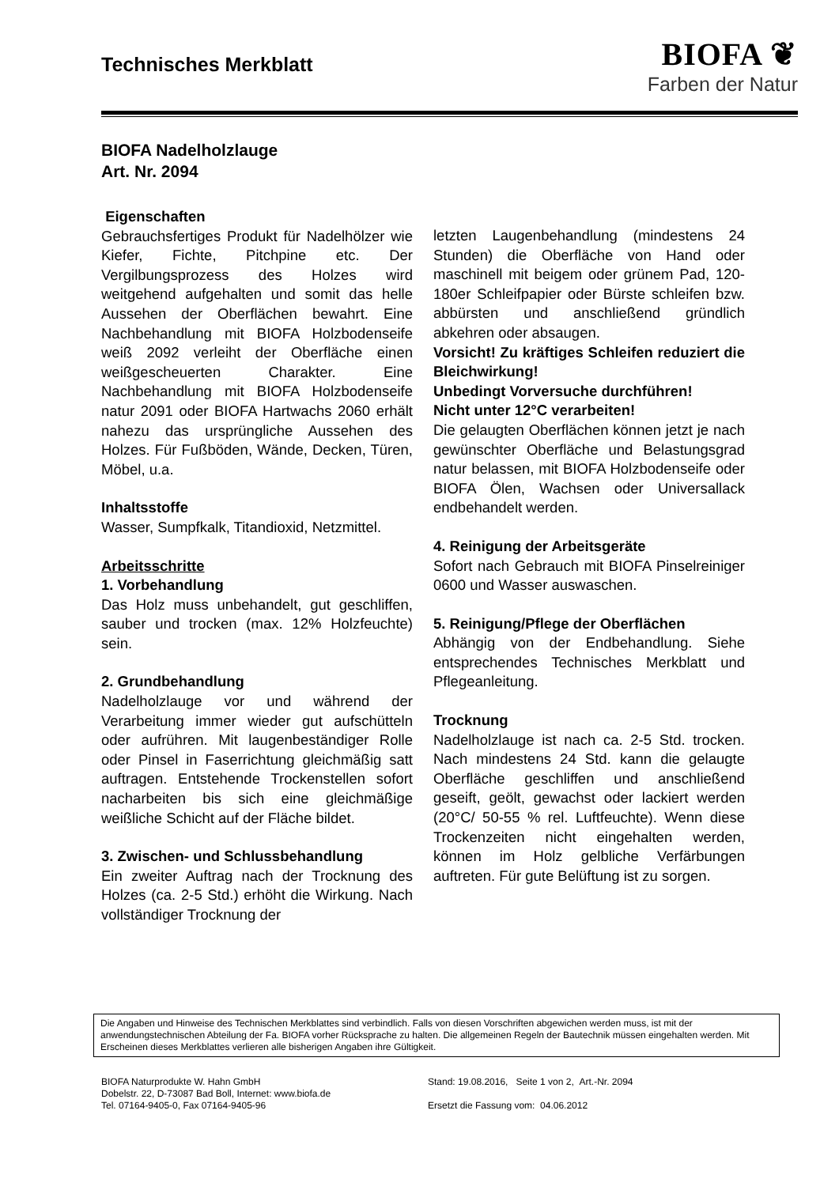Technisches Merkblatt
BIOFA ❦
Farben der Natur
BIOFA Nadelholzlauge
Art. Nr. 2094
Eigenschaften
Gebrauchsfertiges Produkt für Nadelhölzer wie Kiefer, Fichte, Pitchpine etc. Der Vergilbungsprozess des Holzes wird weitgehend aufgehalten und somit das helle Aussehen der Oberflächen bewahrt. Eine Nachbehandlung mit BIOFA Holzbodenseife weiß 2092 verleiht der Oberfläche einen weißgescheuerten Charakter. Eine Nachbehandlung mit BIOFA Holzbodenseife natur 2091 oder BIOFA Hartwachs 2060 erhält nahezu das ursprüngliche Aussehen des Holzes. Für Fußböden, Wände, Decken, Türen, Möbel, u.a.
Inhaltsstoffe
Wasser, Sumpfkalk, Titandioxid, Netzmittel.
Arbeitsschritte
1. Vorbehandlung
Das Holz muss unbehandelt, gut geschliffen, sauber und trocken (max. 12% Holzfeuchte) sein.
2. Grundbehandlung
Nadelholzlauge vor und während der Verarbeitung immer wieder gut aufschütteln oder aufrühren. Mit laugenbeständiger Rolle oder Pinsel in Faserrichtung gleichmäßig satt auftragen. Entstehende Trockenstellen sofort nacharbeiten bis sich eine gleichmäßige weißliche Schicht auf der Fläche bildet.
3. Zwischen- und Schlussbehandlung
Ein zweiter Auftrag nach der Trocknung des Holzes (ca. 2-5 Std.) erhöht die Wirkung. Nach vollständiger Trocknung der
letzten Laugenbehandlung (mindestens 24 Stunden) die Oberfläche von Hand oder maschinell mit beigem oder grünem Pad, 120-180er Schleifpapier oder Bürste schleifen bzw. abbürsten und anschließend gründlich abkehren oder absaugen.
Vorsicht! Zu kräftiges Schleifen reduziert die Bleichwirkung!
Unbedingt Vorversuche durchführen!
Nicht unter 12°C verarbeiten!
Die gelaugten Oberflächen können jetzt je nach gewünschter Oberfläche und Belastungsgrad natur belassen, mit BIOFA Holzbodenseife oder BIOFA Ölen, Wachsen oder Universallack endbehandelt werden.
4. Reinigung der Arbeitsgeräte
Sofort nach Gebrauch mit BIOFA Pinselreiniger 0600 und Wasser auswaschen.
5. Reinigung/Pflege der Oberflächen
Abhängig von der Endbehandlung. Siehe entsprechendes Technisches Merkblatt und Pflegeanleitung.
Trocknung
Nadelholzlauge ist nach ca. 2-5 Std. trocken. Nach mindestens 24 Std. kann die gelaugte Oberfläche geschliffen und anschließend geseift, geölt, gewachst oder lackiert werden (20°C/ 50-55 % rel. Luftfeuchte). Wenn diese Trockenzeiten nicht eingehalten werden, können im Holz gelbliche Verfärbungen auftreten. Für gute Belüftung ist zu sorgen.
Die Angaben und Hinweise des Technischen Merkblattes sind verbindlich. Falls von diesen Vorschriften abgewichen werden muss, ist mit der anwendungstechnischen Abteilung der Fa. BIOFA vorher Rücksprache zu halten. Die allgemeinen Regeln der Bautechnik müssen eingehalten werden. Mit Erscheinen dieses Merkblattes verlieren alle bisherigen Angaben ihre Gültigkeit.
BIOFA Naturprodukte W. Hahn GmbH
Dobelstr. 22, D-73087 Bad Boll, Internet: www.biofa.de
Tel. 07164-9405-0, Fax 07164-9405-96
Stand: 19.08.2016, Seite 1 von 2, Art.-Nr. 2094
Ersetzt die Fassung vom: 04.06.2012